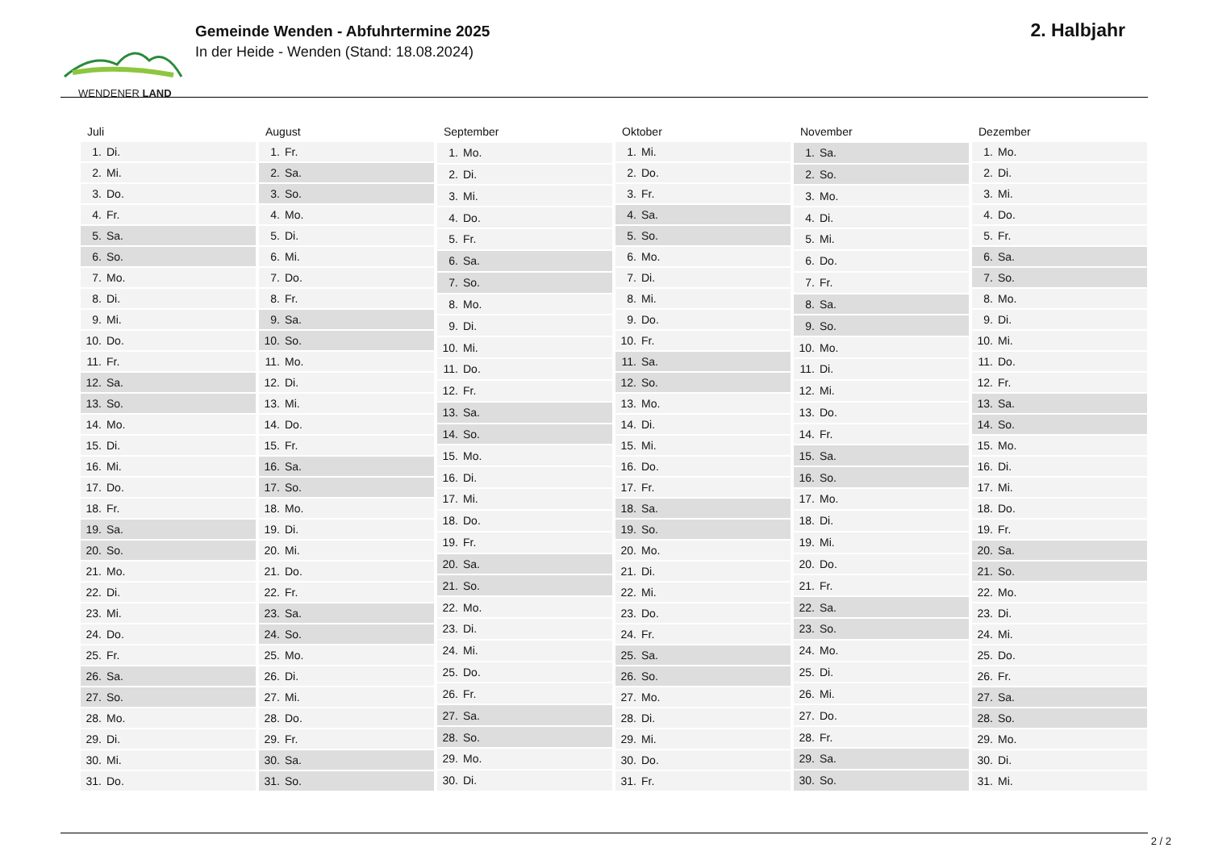WENDENER LAND
Gemeinde Wenden - Abfuhrtermine 2025
In der Heide - Wenden (Stand: 18.08.2024)
2. Halbjahr
| Juli | |
| --- | --- |
| 1. | Di. |
| 2. | Mi. |
| 3. | Do. |
| 4. | Fr. |
| 5. | Sa. |
| 6. | So. |
| 7. | Mo. |
| 8. | Di. |
| 9. | Mi. |
| 10. | Do. |
| 11. | Fr. |
| 12. | Sa. |
| 13. | So. |
| 14. | Mo. |
| 15. | Di. |
| 16. | Mi. |
| 17. | Do. |
| 18. | Fr. |
| 19. | Sa. |
| 20. | So. |
| 21. | Mo. |
| 22. | Di. |
| 23. | Mi. |
| 24. | Do. |
| 25. | Fr. |
| 26. | Sa. |
| 27. | So. |
| 28. | Mo. |
| 29. | Di. |
| 30. | Mi. |
| 31. | Do. |
| August | |
| --- | --- |
| 1. | Fr. |
| 2. | Sa. |
| 3. | So. |
| 4. | Mo. |
| 5. | Di. |
| 6. | Mi. |
| 7. | Do. |
| 8. | Fr. |
| 9. | Sa. |
| 10. | So. |
| 11. | Mo. |
| 12. | Di. |
| 13. | Mi. |
| 14. | Do. |
| 15. | Fr. |
| 16. | Sa. |
| 17. | So. |
| 18. | Mo. |
| 19. | Di. |
| 20. | Mi. |
| 21. | Do. |
| 22. | Fr. |
| 23. | Sa. |
| 24. | So. |
| 25. | Mo. |
| 26. | Di. |
| 27. | Mi. |
| 28. | Do. |
| 29. | Fr. |
| 30. | Sa. |
| 31. | So. |
| September | |
| --- | --- |
| 1. | Mo. |
| 2. | Di. |
| 3. | Mi. |
| 4. | Do. |
| 5. | Fr. |
| 6. | Sa. |
| 7. | So. |
| 8. | Mo. |
| 9. | Di. |
| 10. | Mi. |
| 11. | Do. |
| 12. | Fr. |
| 13. | Sa. |
| 14. | So. |
| 15. | Mo. |
| 16. | Di. |
| 17. | Mi. |
| 18. | Do. |
| 19. | Fr. |
| 20. | Sa. |
| 21. | So. |
| 22. | Mo. |
| 23. | Di. |
| 24. | Mi. |
| 25. | Do. |
| 26. | Fr. |
| 27. | Sa. |
| 28. | So. |
| 29. | Mo. |
| 30. | Di. |
| Oktober | |
| --- | --- |
| 1. | Mi. |
| 2. | Do. |
| 3. | Fr. |
| 4. | Sa. |
| 5. | So. |
| 6. | Mo. |
| 7. | Di. |
| 8. | Mi. |
| 9. | Do. |
| 10. | Fr. |
| 11. | Sa. |
| 12. | So. |
| 13. | Mo. |
| 14. | Di. |
| 15. | Mi. |
| 16. | Do. |
| 17. | Fr. |
| 18. | Sa. |
| 19. | So. |
| 20. | Mo. |
| 21. | Di. |
| 22. | Mi. |
| 23. | Do. |
| 24. | Fr. |
| 25. | Sa. |
| 26. | So. |
| 27. | Mo. |
| 28. | Di. |
| 29. | Mi. |
| 30. | Do. |
| 31. | Fr. |
| November | |
| --- | --- |
| 1. | Sa. |
| 2. | So. |
| 3. | Mo. |
| 4. | Di. |
| 5. | Mi. |
| 6. | Do. |
| 7. | Fr. |
| 8. | Sa. |
| 9. | So. |
| 10. | Mo. |
| 11. | Di. |
| 12. | Mi. |
| 13. | Do. |
| 14. | Fr. |
| 15. | Sa. |
| 16. | So. |
| 17. | Mo. |
| 18. | Di. |
| 19. | Mi. |
| 20. | Do. |
| 21. | Fr. |
| 22. | Sa. |
| 23. | So. |
| 24. | Mo. |
| 25. | Di. |
| 26. | Mi. |
| 27. | Do. |
| 28. | Fr. |
| 29. | Sa. |
| 30. | So. |
| Dezember | |
| --- | --- |
| 1. | Mo. |
| 2. | Di. |
| 3. | Mi. |
| 4. | Do. |
| 5. | Fr. |
| 6. | Sa. |
| 7. | So. |
| 8. | Mo. |
| 9. | Di. |
| 10. | Mi. |
| 11. | Do. |
| 12. | Fr. |
| 13. | Sa. |
| 14. | So. |
| 15. | Mo. |
| 16. | Di. |
| 17. | Mi. |
| 18. | Do. |
| 19. | Fr. |
| 20. | Sa. |
| 21. | So. |
| 22. | Mo. |
| 23. | Di. |
| 24. | Mi. |
| 25. | Do. |
| 26. | Fr. |
| 27. | Sa. |
| 28. | So. |
| 29. | Mo. |
| 30. | Di. |
| 31. | Mi. |
2 / 2